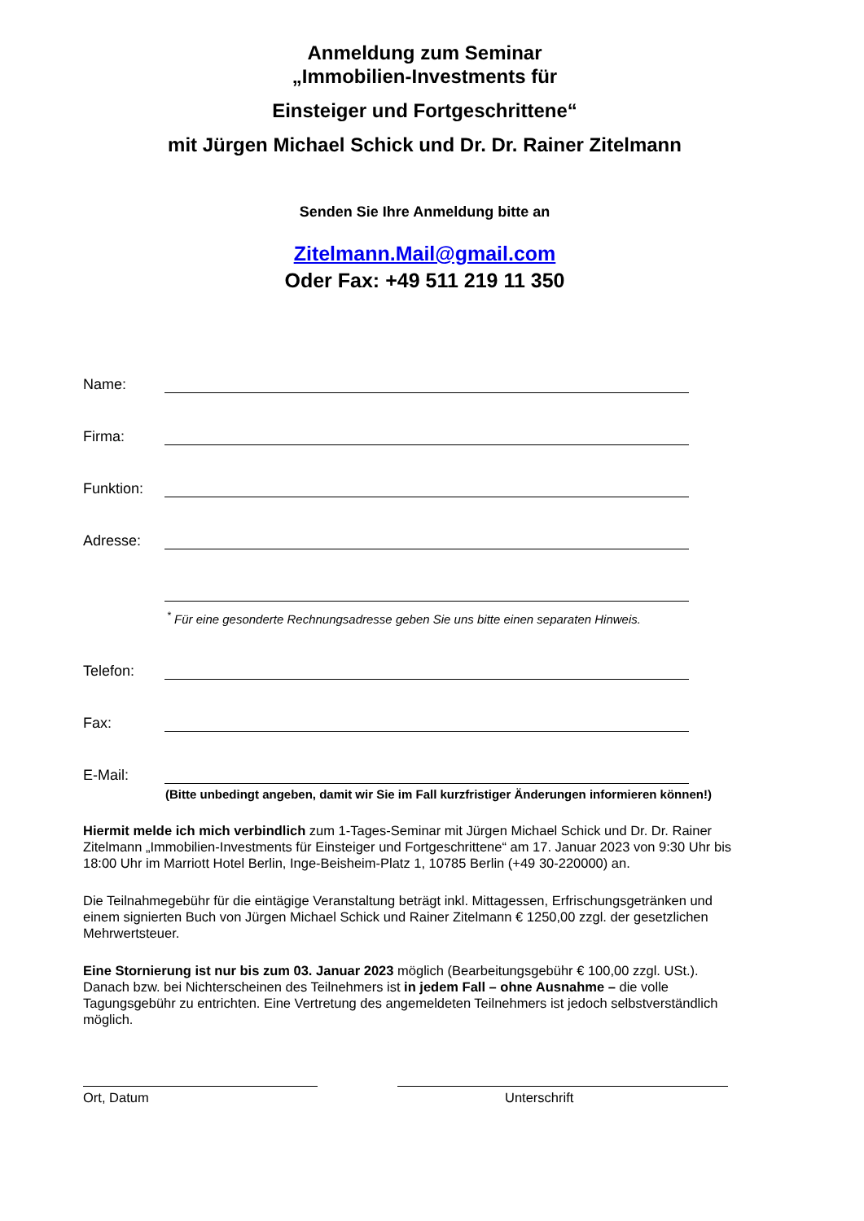Anmeldung zum Seminar
„Immobilien-Investments für
Einsteiger und Fortgeschrittene“
mit Jürgen Michael Schick und Dr. Dr. Rainer Zitelmann
Senden Sie Ihre Anmeldung bitte an
Zitelmann.Mail@gmail.com
Oder Fax: +49 511 219 11 350
Name:
Firma:
Funktion:
Adresse:
<sup>*</sup> Für eine gesonderte Rechnungsadresse geben Sie uns bitte einen separaten Hinweis.
Telefon:
Fax:
E-Mail:
(Bitte unbedingt angeben, damit wir Sie im Fall kurzfristiger Änderungen informieren können!)
Hiermit melde ich mich verbindlich zum 1-Tages-Seminar mit Jürgen Michael Schick und Dr. Dr. Rainer Zitelmann „Immobilien-Investments für Einsteiger und Fortgeschrittene“ am 17. Januar 2023 von 9:30 Uhr bis 18:00 Uhr im Marriott Hotel Berlin, Inge-Beisheim-Platz 1, 10785 Berlin (+49 30-220000) an.
Die Teilnahmegebühr für die eintägige Veranstaltung beträgt inkl. Mittagessen, Erfrischungsgetränken und einem signierten Buch von Jürgen Michael Schick und Rainer Zitelmann € 1250,00 zzgl. der gesetzlichen Mehrwertsteuer.
Eine Stornierung ist nur bis zum 03. Januar 2023 möglich (Bearbeitungsgebühr € 100,00 zzgl. USt.). Danach bzw. bei Nichterscheinen des Teilnehmers ist in jedem Fall – ohne Ausnahme – die volle Tagungsgebühr zu entrichten. Eine Vertretung des angemeldeten Teilnehmers ist jedoch selbstverständlich möglich.
Ort, Datum Unterschrift